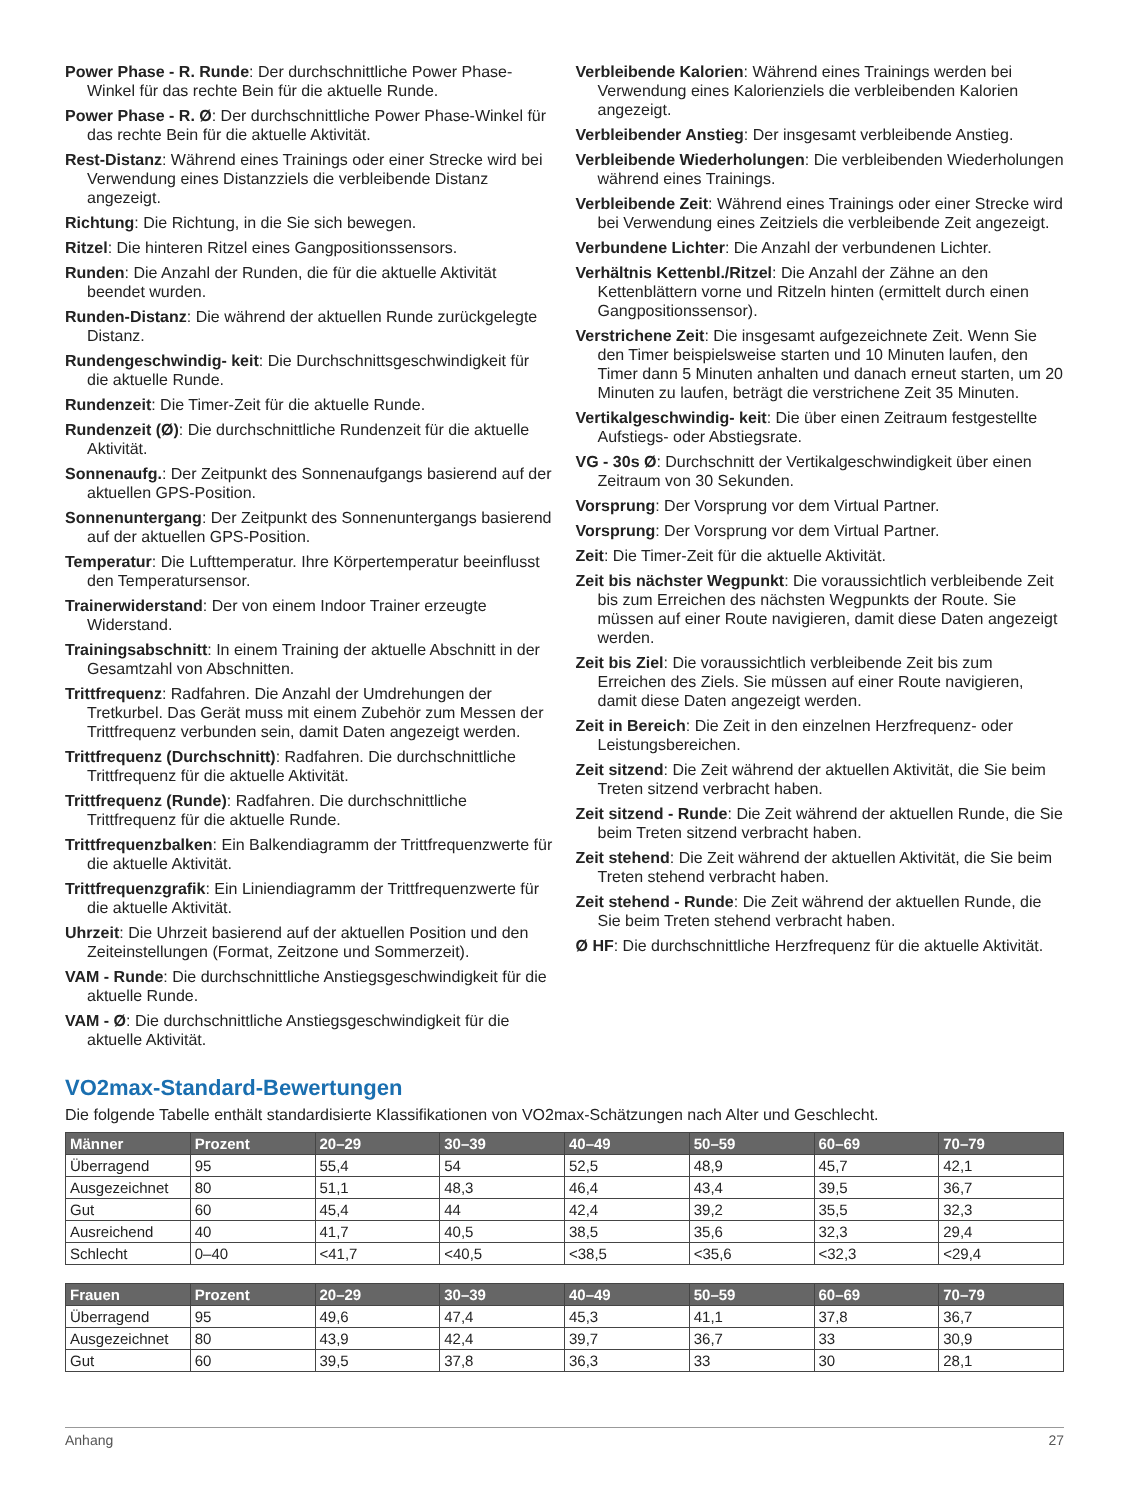Power Phase - R. Runde: Der durchschnittliche Power Phase-Winkel für das rechte Bein für die aktuelle Runde.
Power Phase - R. Ø: Der durchschnittliche Power Phase-Winkel für das rechte Bein für die aktuelle Aktivität.
Rest-Distanz: Während eines Trainings oder einer Strecke wird bei Verwendung eines Distanzziels die verbleibende Distanz angezeigt.
Richtung: Die Richtung, in die Sie sich bewegen.
Ritzel: Die hinteren Ritzel eines Gangpositionssensors.
Runden: Die Anzahl der Runden, die für die aktuelle Aktivität beendet wurden.
Runden-Distanz: Die während der aktuellen Runde zurückgelegte Distanz.
Rundengeschwindig- keit: Die Durchschnittsgeschwindigkeit für die aktuelle Runde.
Rundenzeit: Die Timer-Zeit für die aktuelle Runde.
Rundenzeit (Ø): Die durchschnittliche Rundenzeit für die aktuelle Aktivität.
Sonnenaufg.: Der Zeitpunkt des Sonnenaufgangs basierend auf der aktuellen GPS-Position.
Sonnenuntergang: Der Zeitpunkt des Sonnenuntergangs basierend auf der aktuellen GPS-Position.
Temperatur: Die Lufttemperatur. Ihre Körpertemperatur beeinflusst den Temperatursensor.
Trainerwiderstand: Der von einem Indoor Trainer erzeugte Widerstand.
Trainingsabschnitt: In einem Training der aktuelle Abschnitt in der Gesamtzahl von Abschnitten.
Trittfrequenz: Radfahren. Die Anzahl der Umdrehungen der Tretkurbel. Das Gerät muss mit einem Zubehör zum Messen der Trittfrequenz verbunden sein, damit Daten angezeigt werden.
Trittfrequenz (Durchschnitt): Radfahren. Die durchschnittliche Trittfrequenz für die aktuelle Aktivität.
Trittfrequenz (Runde): Radfahren. Die durchschnittliche Trittfrequenz für die aktuelle Runde.
Trittfrequenzbalken: Ein Balkendiagramm der Trittfrequenzwerte für die aktuelle Aktivität.
Trittfrequenzgrafik: Ein Liniendiagramm der Trittfrequenzwerte für die aktuelle Aktivität.
Uhrzeit: Die Uhrzeit basierend auf der aktuellen Position und den Zeiteinstellungen (Format, Zeitzone und Sommerzeit).
VAM - Runde: Die durchschnittliche Anstiegsgeschwindigkeit für die aktuelle Runde.
VAM - Ø: Die durchschnittliche Anstiegsgeschwindigkeit für die aktuelle Aktivität.
Verbleibende Kalorien: Während eines Trainings werden bei Verwendung eines Kalorienziels die verbleibenden Kalorien angezeigt.
Verbleibender Anstieg: Der insgesamt verbleibende Anstieg.
Verbleibende Wiederholungen: Die verbleibenden Wiederholungen während eines Trainings.
Verbleibende Zeit: Während eines Trainings oder einer Strecke wird bei Verwendung eines Zeitziels die verbleibende Zeit angezeigt.
Verbundene Lichter: Die Anzahl der verbundenen Lichter.
Verhältnis Kettenbl./Ritzel: Die Anzahl der Zähne an den Kettenblättern vorne und Ritzeln hinten (ermittelt durch einen Gangpositionssensor).
Verstrichene Zeit: Die insgesamt aufgezeichnete Zeit. Wenn Sie den Timer beispielsweise starten und 10 Minuten laufen, den Timer dann 5 Minuten anhalten und danach erneut starten, um 20 Minuten zu laufen, beträgt die verstrichene Zeit 35 Minuten.
Vertikalgeschwindig- keit: Die über einen Zeitraum festgestellte Aufstiegs- oder Abstiegsrate.
VG - 30s Ø: Durchschnitt der Vertikalgeschwindigkeit über einen Zeitraum von 30 Sekunden.
Vorsprung: Der Vorsprung vor dem Virtual Partner.
Vorsprung: Der Vorsprung vor dem Virtual Partner.
Zeit: Die Timer-Zeit für die aktuelle Aktivität.
Zeit bis nächster Wegpunkt: Die voraussichtlich verbleibende Zeit bis zum Erreichen des nächsten Wegpunkts der Route. Sie müssen auf einer Route navigieren, damit diese Daten angezeigt werden.
Zeit bis Ziel: Die voraussichtlich verbleibende Zeit bis zum Erreichen des Ziels. Sie müssen auf einer Route navigieren, damit diese Daten angezeigt werden.
Zeit in Bereich: Die Zeit in den einzelnen Herzfrequenz- oder Leistungsbereichen.
Zeit sitzend: Die Zeit während der aktuellen Aktivität, die Sie beim Treten sitzend verbracht haben.
Zeit sitzend - Runde: Die Zeit während der aktuellen Runde, die Sie beim Treten sitzend verbracht haben.
Zeit stehend: Die Zeit während der aktuellen Aktivität, die Sie beim Treten stehend verbracht haben.
Zeit stehend - Runde: Die Zeit während der aktuellen Runde, die Sie beim Treten stehend verbracht haben.
Ø HF: Die durchschnittliche Herzfrequenz für die aktuelle Aktivität.
VO2max-Standard-Bewertungen
Die folgende Tabelle enthält standardisierte Klassifikationen von VO2max-Schätzungen nach Alter und Geschlecht.
| Männer | Prozent | 20–29 | 30–39 | 40–49 | 50–59 | 60–69 | 70–79 |
| --- | --- | --- | --- | --- | --- | --- | --- |
| Überragend | 95 | 55,4 | 54 | 52,5 | 48,9 | 45,7 | 42,1 |
| Ausgezeichnet | 80 | 51,1 | 48,3 | 46,4 | 43,4 | 39,5 | 36,7 |
| Gut | 60 | 45,4 | 44 | 42,4 | 39,2 | 35,5 | 32,3 |
| Ausreichend | 40 | 41,7 | 40,5 | 38,5 | 35,6 | 32,3 | 29,4 |
| Schlecht | 0–40 | <41,7 | <40,5 | <38,5 | <35,6 | <32,3 | <29,4 |
| Frauen | Prozent | 20–29 | 30–39 | 40–49 | 50–59 | 60–69 | 70–79 |
| --- | --- | --- | --- | --- | --- | --- | --- |
| Überragend | 95 | 49,6 | 47,4 | 45,3 | 41,1 | 37,8 | 36,7 |
| Ausgezeichnet | 80 | 43,9 | 42,4 | 39,7 | 36,7 | 33 | 30,9 |
| Gut | 60 | 39,5 | 37,8 | 36,3 | 33 | 30 | 28,1 |
Anhang 27